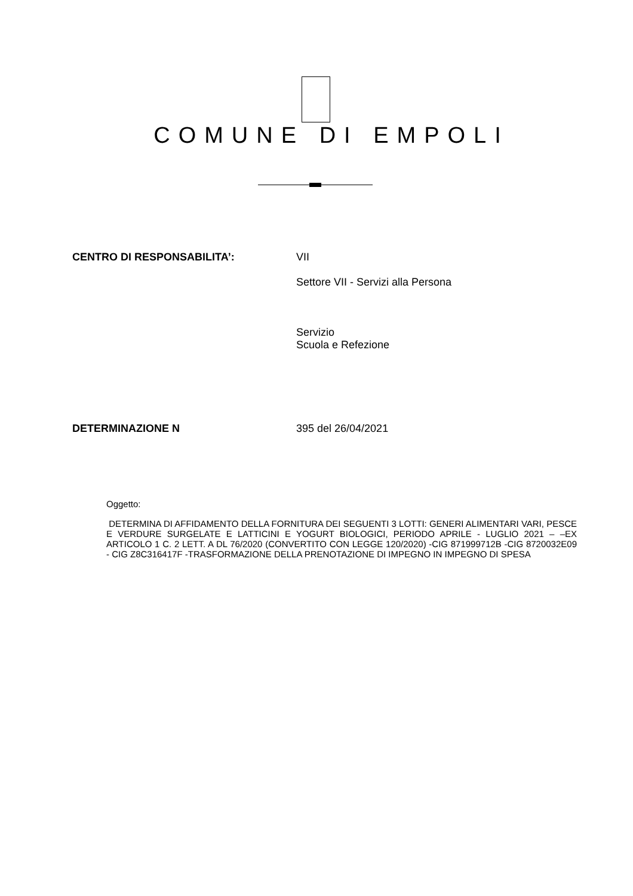COMUNE DI EMPOLI
CENTRO DI RESPONSABILITA’: VII
Settore VII - Servizi alla Persona
Servizio
Scuola e Refezione
DETERMINAZIONE N 395 del 26/04/2021
Oggetto:
DETERMINA DI AFFIDAMENTO DELLA FORNITURA DEI SEGUENTI 3 LOTTI: GENERI ALIMENTARI VARI, PESCE E VERDURE SURGELATE E LATTICINI E YOGURT BIOLOGICI, PERIODO APRILE - LUGLIO 2021 – –EX ARTICOLO 1 C. 2 LETT. A DL 76/2020 (CONVERTITO CON LEGGE 120/2020) -CIG 871999712B -CIG 8720032E09 - CIG Z8C316417F -TRASFORMAZIONE DELLA PRENOTAZIONE DI IMPEGNO IN IMPEGNO DI SPESA